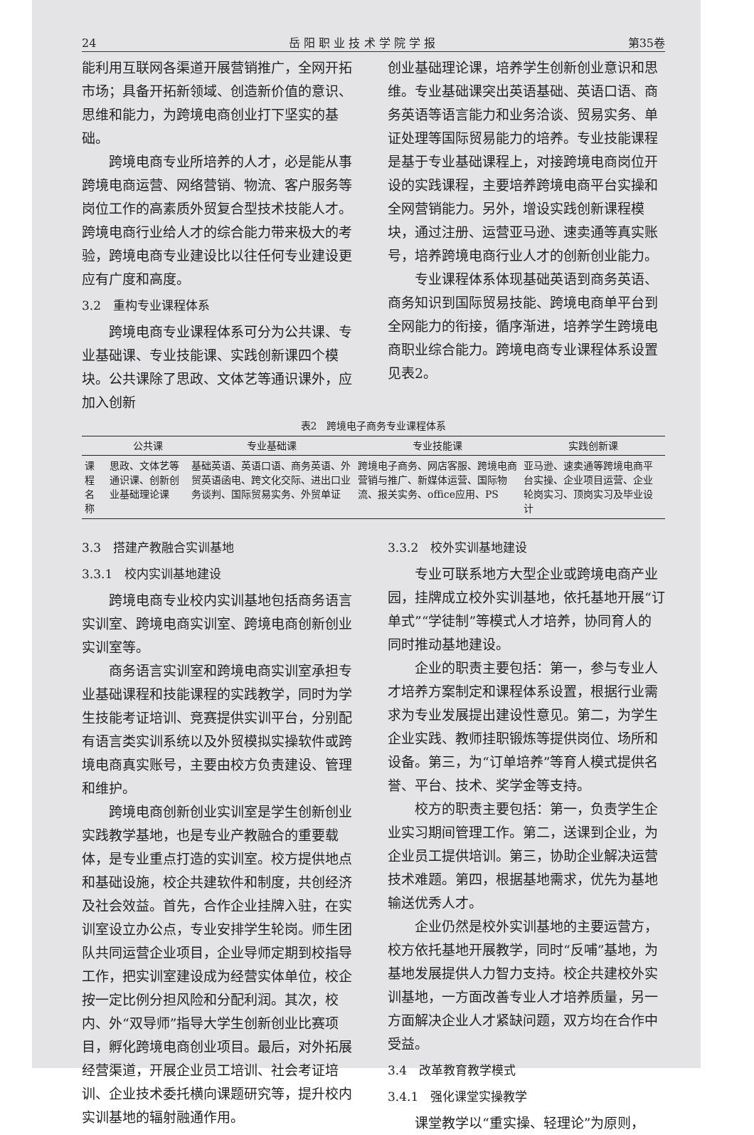24 岳 阳 职 业 技 术 学 院 学 报 第35卷
能利用互联网各渠道开展营销推广，全网开拓市场；具备开拓新领域、创造新价值的意识、思维和能力，为跨境电商创业打下坚实的基础。
跨境电商专业所培养的人才，必是能从事跨境电商运营、网络营销、物流、客户服务等岗位工作的高素质外贸复合型技术技能人才。跨境电商行业给人才的综合能力带来极大的考验，跨境电商专业建设比以往任何专业建设更应有广度和高度。
3.2　重构专业课程体系
跨境电商专业课程体系可分为公共课、专业基础课、专业技能课、实践创新课四个模块。公共课除了思政、文体艺等通识课外，应加入创新
创业基础理论课，培养学生创新创业意识和思维。专业基础课突出英语基础、英语口语、商务英语等语言能力和业务洽谈、贸易实务、单证处理等国际贸易能力的培养。专业技能课程是基于专业基础课程上，对接跨境电商岗位开设的实践课程，主要培养跨境电商平台实操和全网营销能力。另外，增设实践创新课程模块，通过注册、运营亚马逊、速卖通等真实账号，培养跨境电商行业人才的创新创业能力。
专业课程体系体现基础英语到商务英语、商务知识到国际贸易技能、跨境电商单平台到全网能力的衔接，循序渐进，培养学生跨境电商职业综合能力。跨境电商专业课程体系设置见表2。
表2 跨境电子商务专业课程体系
| | 公共课 | 专业基础课 | 专业技能课 | 实践创新课 |
| --- | --- | --- | --- | --- |
| 课程名称 | 思政、文体艺等通识课、创新创业基础理论课 | 基础英语、英语口语、商务英语、外贸英语函电、跨文化交际、进出口业务谈判、国际贸易实务、外贸单证 | 跨境电子商务、网店客服、跨境电商营销与推广、新媒体运营、国际物流、报关实务、office应用、PS | 亚马逊、速卖通等跨境电商平台实操、企业项目运营、企业轮岗实习、顶岗实习及毕业设计 |
3.3　搭建产教融合实训基地
3.3.1　校内实训基地建设
跨境电商专业校内实训基地包括商务语言实训室、跨境电商实训室、跨境电商创新创业实训室等。
商务语言实训室和跨境电商实训室承担专业基础课程和技能课程的实践教学，同时为学生技能考证培训、竞赛提供实训平台，分别配有语言类实训系统以及外贸模拟实操软件或跨境电商真实账号，主要由校方负责建设、管理和维护。
跨境电商创新创业实训室是学生创新创业实践教学基地，也是专业产教融合的重要载体，是专业重点打造的实训室。校方提供地点和基础设施，校企共建软件和制度，共创经济及社会效益。首先，合作企业挂牌入驻，在实训室设立办公点，专业安排学生轮岗。师生团队共同运营企业项目，企业导师定期到校指导工作，把实训室建设成为经营实体单位，校企按一定比例分担风险和分配利润。其次，校内、外“双导师”指导大学生创新创业比赛项目，孵化跨境电商创业项目。最后，对外拓展经营渠道，开展企业员工培训、社会考证培训、企业技术委托横向课题研究等，提升校内实训基地的辐射融通作用。
3.3.2　校外实训基地建设
专业可联系地方大型企业或跨境电商产业园，挂牌成立校外实训基地，依托基地开展“订单式”“学徒制”等模式人才培养，协同育人的同时推动基地建设。
企业的职责主要包括：第一，参与专业人才培养方案制定和课程体系设置，根据行业需求为专业发展提出建设性意见。第二，为学生企业实践、教师挂职锻炼等提供岗位、场所和设备。第三，为“订单培养”等育人模式提供名誉、平台、技术、奖学金等支持。
校方的职责主要包括：第一，负责学生企业实习期间管理工作。第二，送课到企业，为企业员工提供培训。第三，协助企业解决运营技术难题。第四，根据基地需求，优先为基地输送优秀人才。
企业仍然是校外实训基地的主要运营方，校方依托基地开展教学，同时“反哺”基地，为基地发展提供人力智力支持。校企共建校外实训基地，一方面改善专业人才培养质量，另一方面解决企业人才紧缺问题，双方均在合作中受益。
3.4　改革教育教学模式
3.4.1　强化课堂实操教学
课堂教学以“重实操、轻理论”为原则，